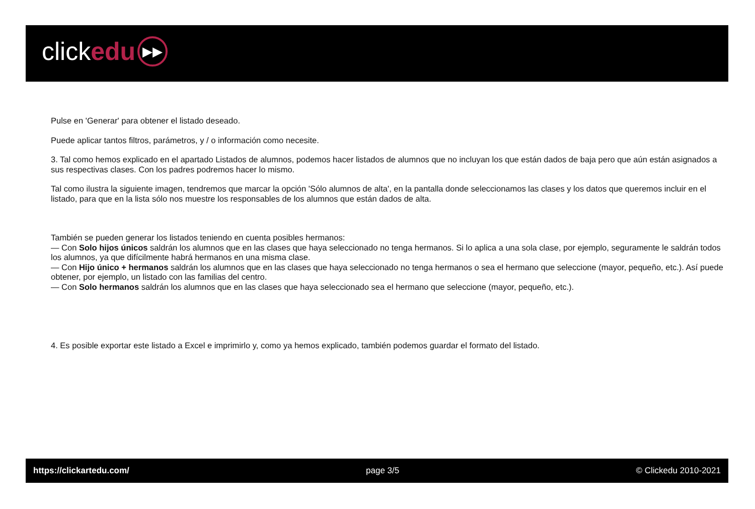click edu ▶▶
Pulse en 'Generar' para obtener el listado deseado.
Puede aplicar tantos filtros, parámetros, y / o información como necesite.
3. Tal como hemos explicado en el apartado Listados de alumnos, podemos hacer listados de alumnos que no incluyan los que están dados de baja pero que aún están asignados a sus respectivas clases. Con los padres podremos hacer lo mismo.
Tal como ilustra la siguiente imagen, tendremos que marcar la opción 'Sólo alumnos de alta', en la pantalla donde seleccionamos las clases y los datos que queremos incluir en el listado, para que en la lista sólo nos muestre los responsables de los alumnos que están dados de alta.
También se pueden generar los listados teniendo en cuenta posibles hermanos:
— Con Solo hijos únicos saldrán los alumnos que en las clases que haya seleccionado no tenga hermanos. Si lo aplica a una sola clase, por ejemplo, seguramente le saldrán todos los alumnos, ya que difícilmente habrá hermanos en una misma clase.
— Con Hijo único + hermanos saldrán los alumnos que en las clases que haya seleccionado no tenga hermanos o sea el hermano que seleccione (mayor, pequeño, etc.). Así puede obtener, por ejemplo, un listado con las familias del centro.
— Con Solo hermanos saldrán los alumnos que en las clases que haya seleccionado sea el hermano que seleccione (mayor, pequeño, etc.).
4. Es posible exportar este listado a Excel e imprimirlo y, como ya hemos explicado, también podemos guardar el formato del listado.
https://clickartedu.com/ page 3/5 © Clickedu 2010-2021